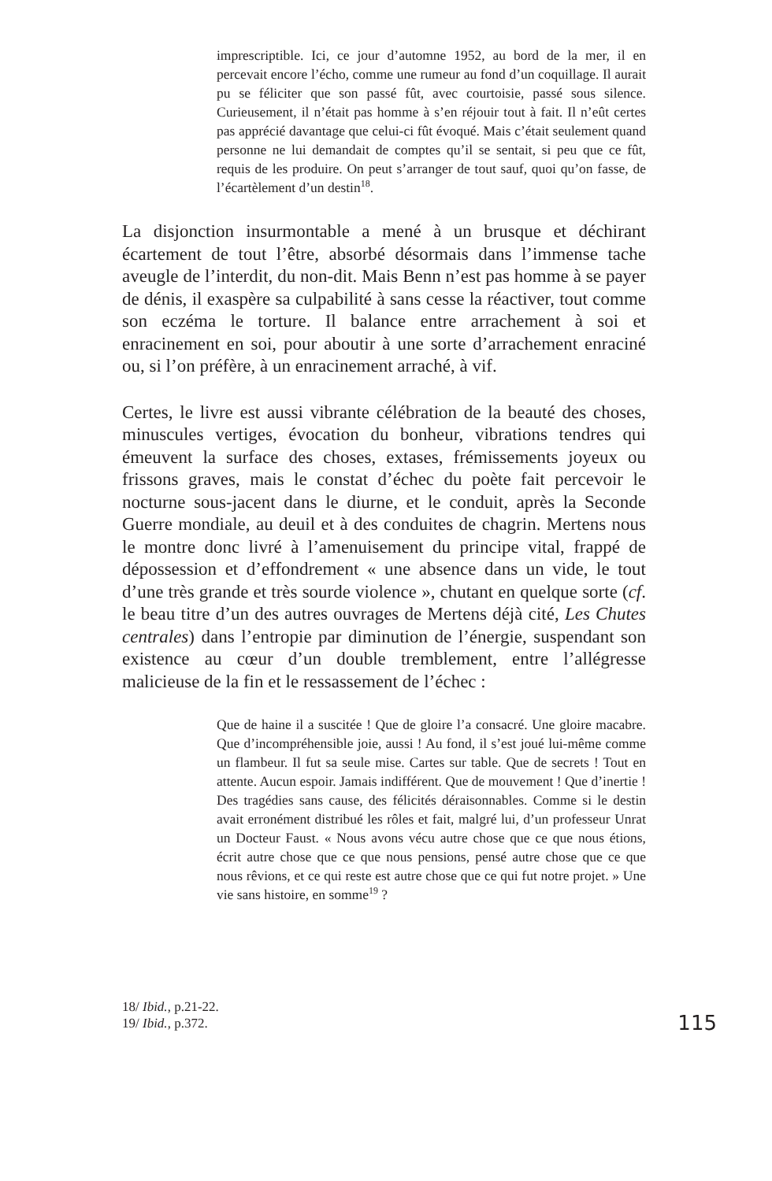imprescriptible. Ici, ce jour d’automne 1952, au bord de la mer, il en percevait encore l’écho, comme une rumeur au fond d’un coquillage. Il aurait pu se féliciter que son passé fût, avec courtoisie, passé sous silence. Curieusement, il n’était pas homme à s’en réjouir tout à fait. Il n’eût certes pas apprécié davantage que celui-ci fût évoqué. Mais c’était seulement quand personne ne lui demandait de comptes qu’il se sentait, si peu que ce fût, requis de les produire. On peut s’arranger de tout sauf, quoi qu’on fasse, de l’écartèlement d’un destin<sup>18</sup>.
La disjonction insurmontable a mené à un brusque et déchirant écartement de tout l’être, absorbé désormais dans l’immense tache aveugle de l’interdit, du non-dit. Mais Benn n’est pas homme à se payer de dénis, il exaspère sa culpabilité à sans cesse la réactiver, tout comme son eczéma le torture. Il balance entre arrachement à soi et enracinement en soi, pour aboutir à une sorte d’arrachement enraciné ou, si l’on préfère, à un enracinement arraché, à vif.
Certes, le livre est aussi vibrante célébration de la beauté des choses, minuscules vertiges, évocation du bonheur, vibrations tendres qui émeuvent la surface des choses, extases, frémissements joyeux ou frissons graves, mais le constat d’échec du poète fait percevoir le nocturne sous-jacent dans le diurne, et le conduit, après la Seconde Guerre mondiale, au deuil et à des conduites de chagrin. Mertens nous le montre donc livré à l’amenuisement du principe vital, frappé de dépossession et d’effondrement « une absence dans un vide, le tout d’une très grande et très sourde violence », chutant en quelque sorte (cf. le beau titre d’un des autres ouvrages de Mertens déjà cité, Les Chutes centrales) dans l’entropie par diminution de l’énergie, suspendant son existence au cœur d’un double tremblement, entre l’allégresse malicieuse de la fin et le ressassement de l’échec :
Que de haine il a suscitée ! Que de gloire l’a consacré. Une gloire macabre. Que d’incompréhensible joie, aussi ! Au fond, il s’est joué lui-même comme un flambeur. Il fut sa seule mise. Cartes sur table. Que de secrets ! Tout en attente. Aucun espoir. Jamais indifférent. Que de mouvement ! Que d’inertie ! Des tragédies sans cause, des félicités déraisonnables. Comme si le destin avait erronément distribué les rôles et fait, malgré lui, d’un professeur Unrat un Docteur Faust. « Nous avons vécu autre chose que ce que nous étions, écrit autre chose que ce que nous pensions, pensé autre chose que ce que nous rêvions, et ce qui reste est autre chose que ce qui fut notre projet. » Une vie sans histoire, en somme<sup>19</sup> ?
18/ Ibid., p.21-22.
19/ Ibid., p.372.
115